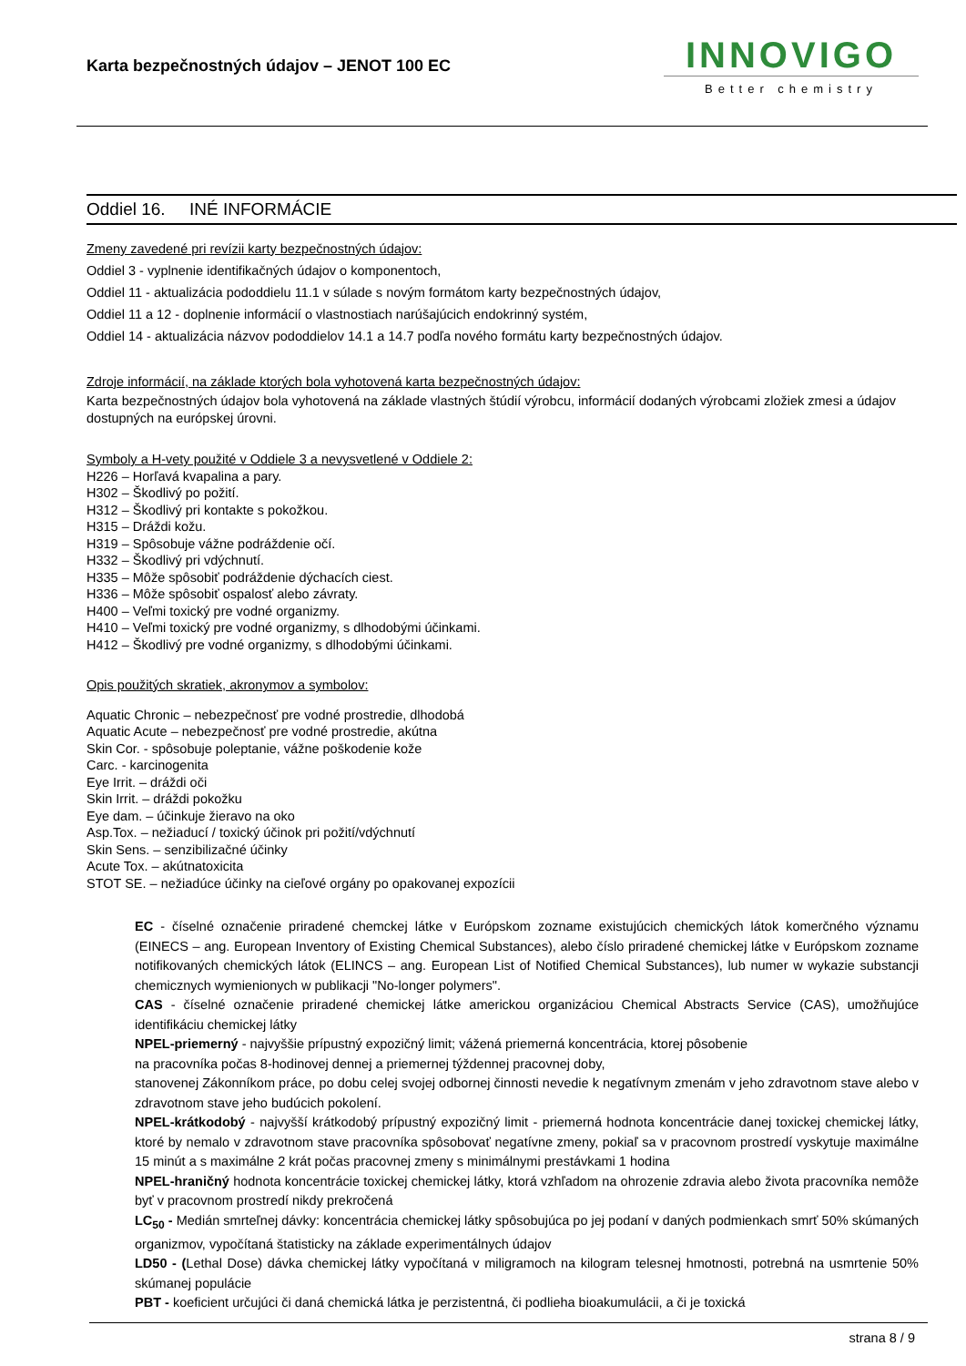Karta bezpečnostných údajov – JENOT 100 EC
INNOVIGO
Better chemistry
Oddiel 16. INÉ INFORMÁCIE
Zmeny zavedené pri revízii karty bezpečnostných údajov:
Oddiel 3 - vyplnenie identifikačných údajov o komponentoch,
Oddiel 11 - aktualizácia pododdielu 11.1 v súlade s novým formátom karty bezpečnostných údajov,
Oddiel 11 a 12 - doplnenie informácií o vlastnostiach narúšajúcich endokrinný systém,
Oddiel 14 - aktualizácia názvov pododdielov 14.1 a 14.7 podľa nového formátu karty bezpečnostných údajov.
Zdroje informácií, na základe ktorých bola vyhotovená karta bezpečnostných údajov:
Karta bezpečnostných údajov bola vyhotovená na základe vlastných štúdií výrobcu, informácií dodaných výrobcami zložiek zmesi a údajov dostupných na európskej úrovni.
Symboly a H-vety použité v Oddiele 3 a nevysvetlené v Oddiele 2:
H226 – Horľavá kvapalina a pary.
H302 – Škodlivý po požití.
H312 – Škodlivý pri kontakte s pokožkou.
H315 – Dráždi kožu.
H319 – Spôsobuje vážne podráždenie očí.
H332 – Škodlivý pri vdýchnutí.
H335 – Môže spôsobiť podráždenie dýchacích ciest.
H336 – Môže spôsobiť ospalosť alebo závraty.
H400 – Veľmi toxický pre vodné organizmy.
H410 – Veľmi toxický pre vodné organizmy, s dlhodobými účinkami.
H412 – Škodlivý pre vodné organizmy, s dlhodobými účinkami.
Opis použitých skratiek, akronymov a symbolov:
Aquatic Chronic – nebezpečnosť pre vodné prostredie, dlhodobá
Aquatic Acute – nebezpečnosť pre vodné prostredie, akútna
Skin Cor. - spôsobuje poleptanie, vážne poškodenie kože
Carc. - karcinogenita
Eye Irrit. – dráždi oči
Skin Irrit. – dráždi pokožku
Eye dam. – účinkuje žieravo na oko
Asp.Tox. – nežiaducí / toxický účinok pri požití/vdýchnutí
Skin Sens. – senzibilizačné účinky
Acute Tox. – akútnatoxicita
STOT SE. – nežiadúce účinky na cieľové orgány po opakovanej expozícii
EC - číselné označenie priradené chemckej látke v Európskom zozname existujúcich chemických látok komerčného významu (EINECS – ang. European Inventory of Existing Chemical Substances), alebo číslo priradené chemickej látke v Európskom zozname notifikovaných chemických látok (ELINCS – ang. European List of Notified Chemical Substances), lub numer w wykazie substancji chemicznych wymienionych w publikacji "No-longer polymers".
CAS - číselné označenie priradené chemickej látke americkou organizáciou Chemical Abstracts Service (CAS), umožňujúce identifikáciu chemickej látky
NPEL-priemerný - najvyššie prípustný expozičný limit; vážená priemerná koncentrácia, ktorej pôsobenie
na pracovníka počas 8-hodinovej dennej a priemernej týždennej pracovnej doby,
stanovenej Zákonníkom práce, po dobu celej svojej odbornej činnosti nevedie k negatívnym zmenám v jeho zdravotnom stave alebo v zdravotnom stave jeho budúcich pokolení.
NPEL-krátkodobý - najvyšší krátkodobý prípustný expozičný limit - priemerná hodnota koncentrácie danej toxickej chemickej látky, ktoré by nemalo v zdravotnom stave pracovníka spôsobovať negatívne zmeny, pokiaľ sa v pracovnom prostredí vyskytuje maximálne 15 minút a s maximálne 2 krát počas pracovnej zmeny s minimálnymi prestávkami 1 hodina
NPEL-hraničný hodnota koncentrácie toxickej chemickej látky, ktorá vzhľadom na ohrozenie zdravia alebo života pracovníka nemôže byť v pracovnom prostredí nikdy prekročená
LC<sub>50</sub> - Medián smrteľnej dávky: koncentrácia chemickej látky spôsobujúca po jej podaní v daných podmienkach smrť 50% skúmaných organizmov, vypočítaná štatisticky na základe experimentálnych údajov
LD50 - (Lethal Dose) dávka chemickej látky vypočítaná v miligramoch na kilogram telesnej hmotnosti, potrebná na usmrtenie 50% skúmanej populácie
PBT - koeficient určujúci či daná chemická látka je perzistentná, či podlieha bioakumulácii, a či je toxická
strana 8 / 9